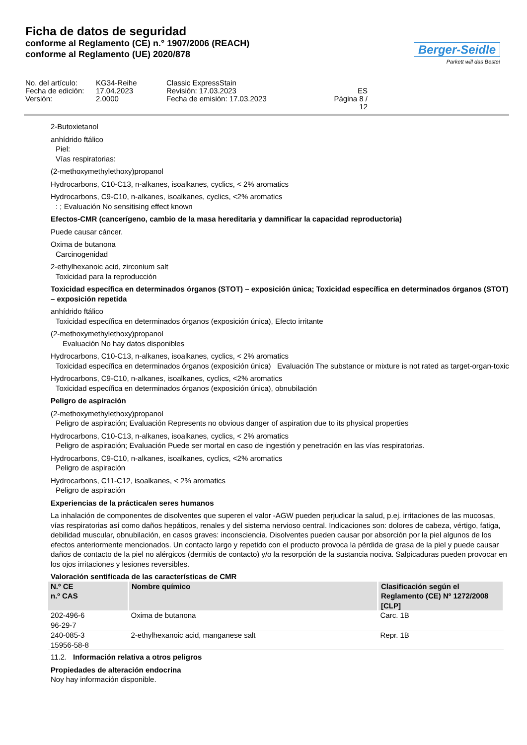Ficha de datos de seguridad
conforme al Reglamento (CE) n.° 1907/2006 (REACH)
conforme al Reglamento (UE) 2020/878
Berger-Seidle
Parkett will das Beste!
No. del artículo:
KG34-Reihe
Classic ExpressStain
Fecha de edición:
17.04.2023
Revisión: 17.03.2023
ES
Versión:
2.0000
Fecha de emisión: 17.03.2023
Página 8 / 12
2-Butoxietanol
anhídrido ftálico
Piel:
Vías respiratorias:
(2-methoxymethylethoxy)propanol
Hydrocarbons, C10-C13, n-alkanes, isoalkanes, cyclics, < 2% aromatics
Hydrocarbons, C9-C10, n-alkanes, isoalkanes, cyclics, <2% aromatics
: ; Evaluación No sensitising effect known
Efectos-CMR (cancerígeno, cambio de la masa hereditaria y damnificar la capacidad reproductoria)
Puede causar cáncer.
Oxima de butanona
Carcinogenidad
2-ethylhexanoic acid, zirconium salt
Toxicidad para la reproducción
Toxicidad específica en determinados órganos (STOT) – exposición única; Toxicidad específica en determinados órganos (STOT) – exposición repetida
anhídrido ftálico
Toxicidad específica en determinados órganos (exposición única), Efecto irritante
(2-methoxymethylethoxy)propanol
Evaluación No hay datos disponibles
Hydrocarbons, C10-C13, n-alkanes, isoalkanes, cyclics, < 2% aromatics
Toxicidad específica en determinados órganos (exposición única) Evaluación The substance or mixture is not rated as target-organ-toxic
Hydrocarbons, C9-C10, n-alkanes, isoalkanes, cyclics, <2% aromatics
Toxicidad específica en determinados órganos (exposición única), obnubilación
Peligro de aspiración
(2-methoxymethylethoxy)propanol
Peligro de aspiración; Evaluación Represents no obvious danger of aspiration due to its physical properties
Hydrocarbons, C10-C13, n-alkanes, isoalkanes, cyclics, < 2% aromatics
Peligro de aspiración; Evaluación Puede ser mortal en caso de ingestión y penetración en las vías respiratorias.
Hydrocarbons, C9-C10, n-alkanes, isoalkanes, cyclics, <2% aromatics
Peligro de aspiración
Hydrocarbons, C11-C12, isoalkanes, < 2% aromatics
Peligro de aspiración
Experiencias de la práctica/en seres humanos
La inhalación de componentes de disolventes que superen el valor -AGW pueden perjudicar la salud, p.ej. irritaciones de las mucosas, vías respiratorias así como daños hepáticos, renales y del sistema nervioso central. Indicaciones son: dolores de cabeza, vértigo, fatiga, debilidad muscular, obnubilación, en casos graves: inconsciencia. Disolventes pueden causar por absorción por la piel algunos de los efectos anteriormente mencionados. Un contacto largo y repetido con el producto provoca la pérdida de grasa de la piel y puede causar daños de contacto de la piel no alérgicos (dermitis de contacto) y/o la resorpción de la sustancia nociva. Salpicaduras pueden provocar en los ojos irritaciones y lesiones reversibles.
Valoración sentificada de las características de CMR
| N.º CE n.º CAS | Nombre químico | Clasificación según el Reglamento (CE) Nº 1272/2008 [CLP] |
| --- | --- | --- |
| 202-496-6 96-29-7 | Oxima de butanona | Carc. 1B |
| 240-085-3 15956-58-8 | 2-ethylhexanoic acid, manganese salt | Repr. 1B |
11.2. Información relativa a otros peligros
Propiedades de alteración endocrina
Noy hay información disponible.